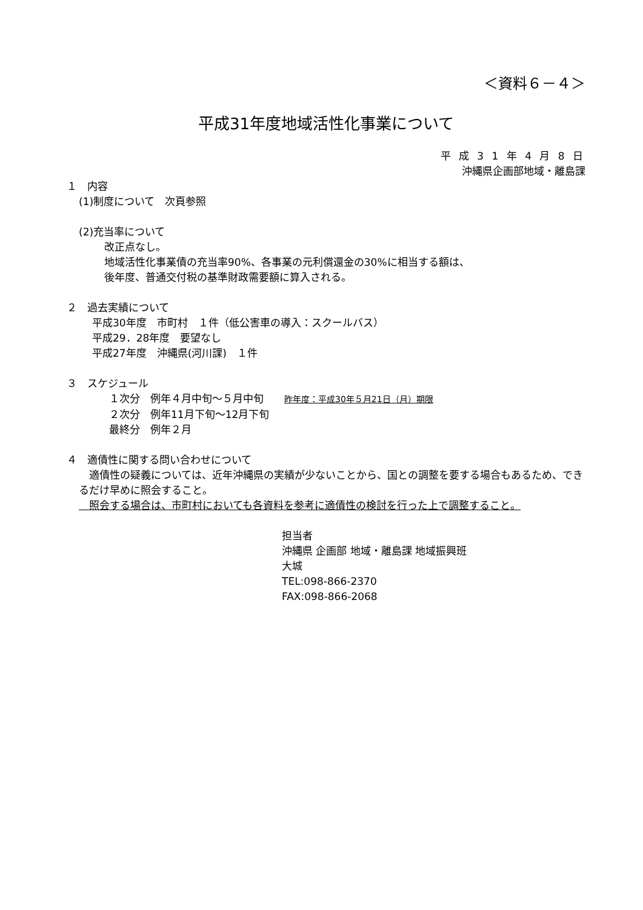＜資料６－４＞
平成31年度地域活性化事業について
平 成 3 1 年 4 月 8 日
沖縄県企画部地域・離島課
１　内容
(1)制度について　次頁参照
(2)充当率について
改正点なし。
地域活性化事業債の充当率90%、各事業の元利償還金の30%に相当する額は、
後年度、普通交付税の基準財政需要額に算入される。
２　過去実績について
平成30年度　市町村　１件（低公害車の導入：スクールバス）
平成29．28年度　要望なし
平成27年度　沖縄県(河川課)　１件
３　スケジュール
１次分　例年４月中旬～５月中旬　　昨年度：平成30年５月21日（月）期限
２次分　例年11月下旬～12月下旬
最終分　例年２月
４　適債性に関する問い合わせについて
　適債性の疑義については、近年沖縄県の実績が少ないことから、国との調整を要する場合もあるため、できるだけ早めに照会すること。
　照会する場合は、市町村においても各資料を参考に適債性の検討を行った上で調整すること。
担当者
沖縄県 企画部 地域・離島課 地域振興班
大城
TEL:098-866-2370
FAX:098-866-2068